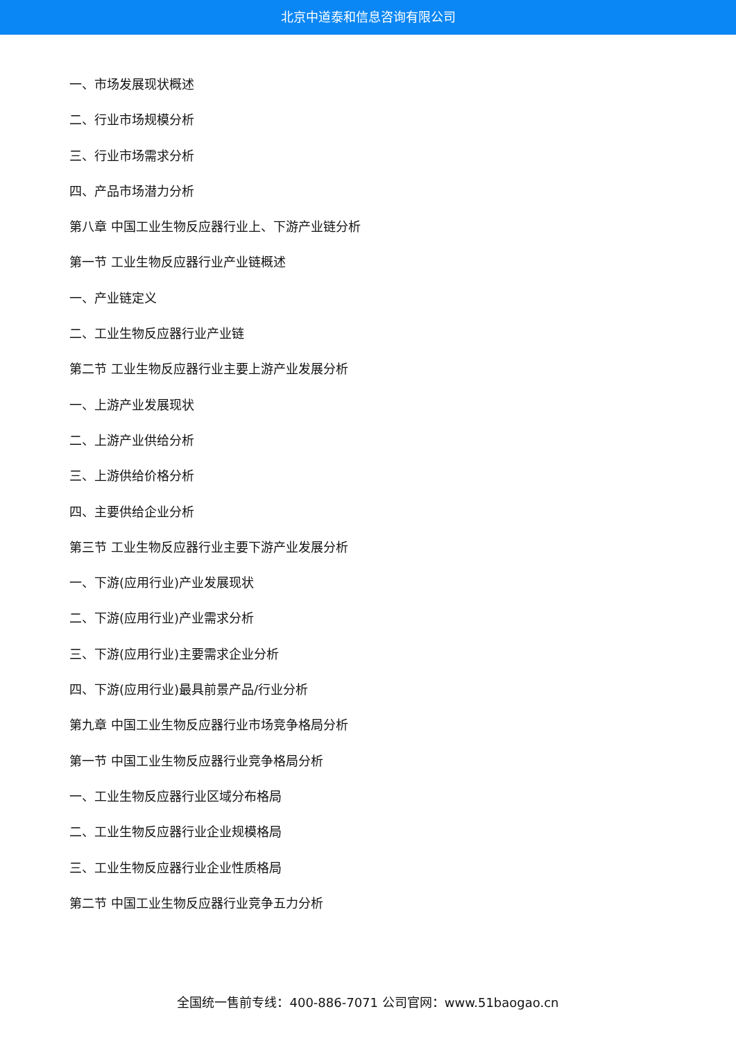北京中道泰和信息咨询有限公司
一、市场发展现状概述
二、行业市场规模分析
三、行业市场需求分析
四、产品市场潜力分析
第八章 中国工业生物反应器行业上、下游产业链分析
第一节 工业生物反应器行业产业链概述
一、产业链定义
二、工业生物反应器行业产业链
第二节 工业生物反应器行业主要上游产业发展分析
一、上游产业发展现状
二、上游产业供给分析
三、上游供给价格分析
四、主要供给企业分析
第三节 工业生物反应器行业主要下游产业发展分析
一、下游(应用行业)产业发展现状
二、下游(应用行业)产业需求分析
三、下游(应用行业)主要需求企业分析
四、下游(应用行业)最具前景产品/行业分析
第九章 中国工业生物反应器行业市场竞争格局分析
第一节 中国工业生物反应器行业竞争格局分析
一、工业生物反应器行业区域分布格局
二、工业生物反应器行业企业规模格局
三、工业生物反应器行业企业性质格局
第二节 中国工业生物反应器行业竞争五力分析
全国统一售前专线：400-886-7071 公司官网：www.51baogao.cn